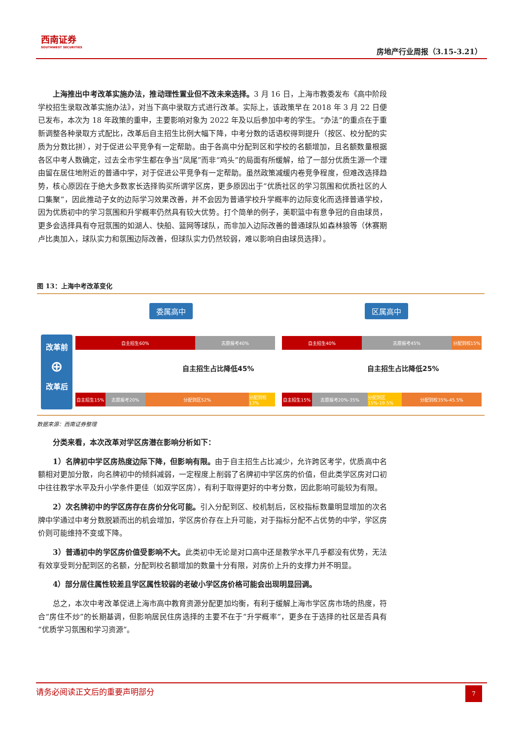西南证券
SOUTHWEST SECURITIES
房地产行业周报（3.15-3.21）
上海推出中考改革实施办法，推动理性置业但不改未来选择。3 月 16 日，上海市教委发布《高中阶段学校招生录取改革实施办法》，对当下高中录取方式进行改革。实际上，该政策早在 2018 年 3 月 22 日便已发布，本次为 18 年政策的重申，主要影响对象为 2022 年及以后参加中考的学生。“办法”的重点在于重新调整各种录取方式配比，改革后自主招生比例大幅下降，中考分数的话语权得到提升（按区、校分配的实质为分数比拼），对于促进公平竞争有一定帮助。由于各高中分配到区和学校的名额增加，且名额数量根据各区中考人数确定，过去全市学生都在争当“凤尾”而非“鸡头”的局面有所缓解，给了一部分优质生源一个理由留在居住地附近的普通中学，对于促进公平竞争有一定帮助。虽然政策减缓内卷竞争程度，但难改选择趋势，核心原因在于绝大多数家长选择购买所谓学区房，更多原因出于“优质社区的学习氛围和优质社区的人口集聚”，因此推动子女的边际学习效果改善，并不会因为普通学校升学概率的边际变化而选择普通学校，因为优质初中的学习氛围和升学概率仍然具有较大优势。打个简单的例子，美职篮中有意争冠的自由球员，更多会选择具有夺冠氛围的如湖人、快船、篮网等球队，而非加入边际改善的普通球队如森林狼等（休赛期卢比奥加入，球队实力和氛围边际改善，但球队实力仍然较弱，难以影响自由球员选择）。
图 13：上海中考改革变化
委属高中 区属高中
改革前
⊕
改革后
自主招生60% 志愿报考40%
自主招生40% 志愿报考45% 分配到校15%
自主招生占比降低45% 自主招生占比降低25%
自主招生15% 志愿报考20% 分配到区52% 分配到校13%
自主招生15% 志愿报考20%-35% 分配到区15%-19.5% 分配到校35%-45.5%
数据来源：西南证券整理
分类来看，本次改革对学区房潜在影响分析如下：
1）名牌初中学区房热度边际下降，但影响有限。由于自主招生占比减少，允许跨区考学，优质高中名额相对更加分散，向名牌初中的倾斜减弱，一定程度上削弱了名牌初中学区房的价值，但此类学区房对口初中往往教学水平及升小学条件更佳（如双学区房），有利于取得更好的中考分数，因此影响可能较为有限。
2）次名牌初中的学区房存在房价分化可能。引入分配到区、校机制后，区校指标数量明显增加的次名牌中学通过中考分数脱颖而出的机会增加，学区房价存在上升可能，对于指标分配不占优势的中学，学区房价则可能维持不变或下降。
3）普通初中的学区房价值受影响不大。此类初中无论是对口高中还是教学水平几乎都没有优势，无法有效享受到分配到区的名额，分配到校名额增加的数量十分有限，对房价上升的支撑力并不明显。
4）部分居住属性较差且学区属性较弱的老破小学区房价格可能会出现明显回调。
总之，本次中考改革促进上海市高中教育资源分配更加均衡，有利于缓解上海市学区房市场的热度，符合“房住不炒”的长期基调，但影响居民住房选择的主要不在于“升学概率”，更多在于选择的社区是否具有“优质学习氛围和学习资源”。
请务必阅读正文后的重要声明部分
7